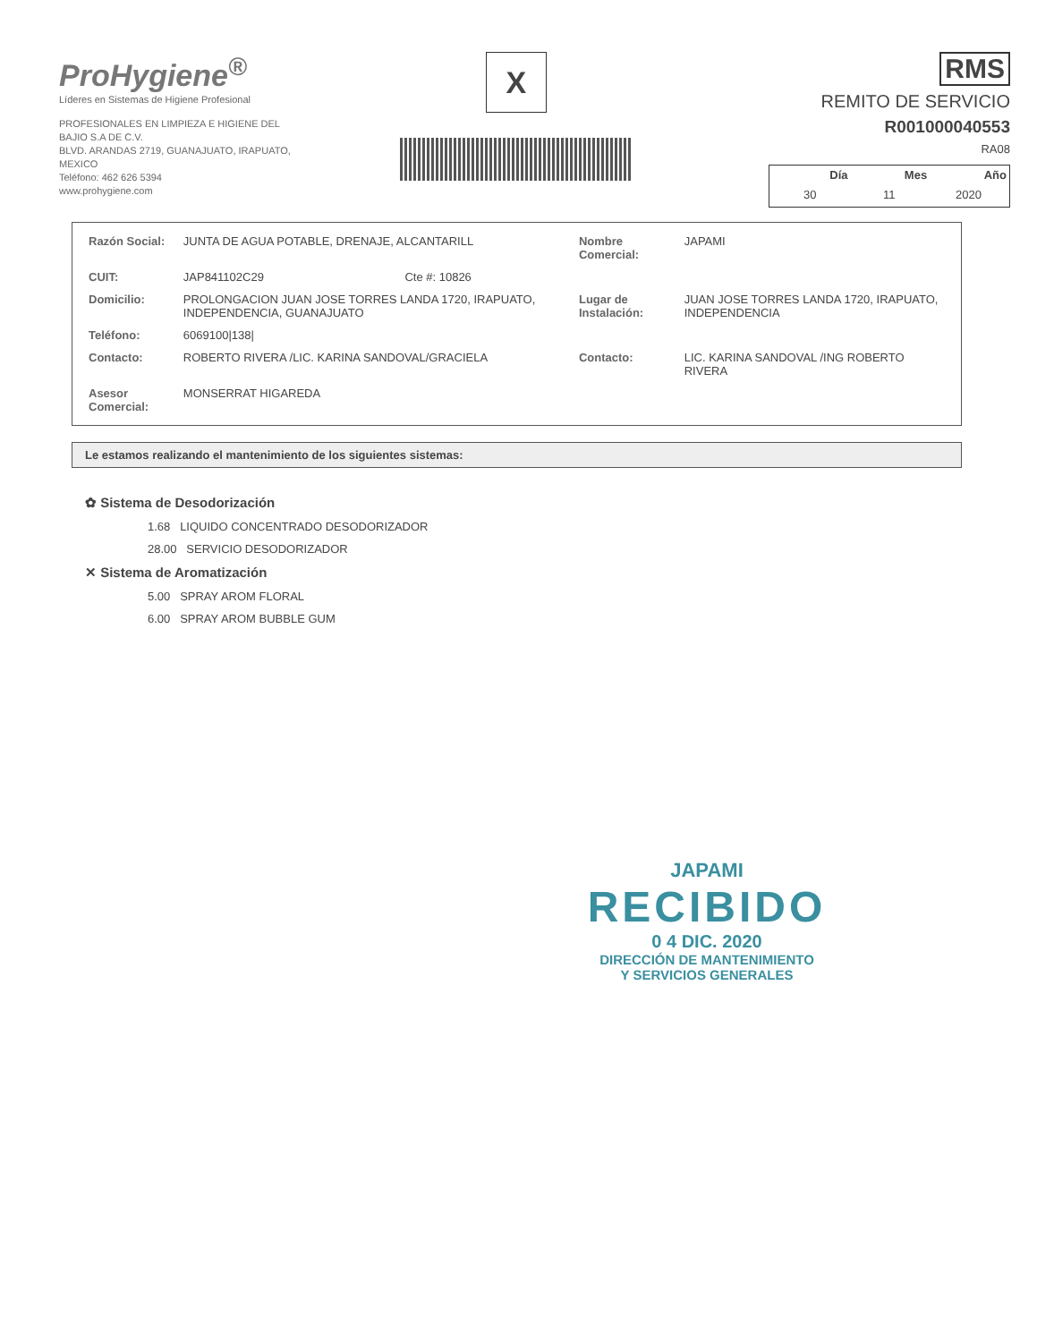ProHygiene<sup>®</sup>
Líderes en Sistemas de Higiene Profesional
PROFESIONALES EN LIMPIEZA E HIGIENE DEL
BAJIO S.A DE C.V.
BLVD. ARANDAS 2719, GUANAJUATO, IRAPUATO,
MEXICO
Teléfono: 462 626 5394
www.prohygiene.com
X
RMS
REMITO DE SERVICIO
R001000040553
RA08
| Día | Mes | Año |
| --- | --- | --- |
| 30 | 11 | 2020 |
| Razón Social: | JUNTA DE AGUA POTABLE, DRENAJE, ALCANTARILL | | Nombre Comercial: | JAPAMI |
| CUIT: | JAP841102C29 | Cte #: 10826 | | |
| Domicilio: | PROLONGACION JUAN JOSE TORRES LANDA 1720, IRAPUATO, INDEPENDENCIA, GUANAJUATO | | Lugar de Instalación: | JUAN JOSE TORRES LANDA 1720, IRAPUATO, INDEPENDENCIA |
| Teléfono: | 6069100/138/ | | | |
| Contacto: | ROBERTO RIVERA /LIC. KARINA SANDOVAL/GRACIELA | | Contacto: | LIC. KARINA SANDOVAL /ING ROBERTO RIVERA |
| Asesor Comercial: | MONSERRAT HIGAREDA | | | |
Le estamos realizando el mantenimiento de los siguientes sistemas:
✿ Sistema de Desodorización
1.68 LIQUIDO CONCENTRADO DESODORIZADOR
28.00 SERVICIO DESODORIZADOR
✕ Sistema de Aromatización
5.00 SPRAY AROM FLORAL
6.00 SPRAY AROM BUBBLE GUM
JAPAMI
RECIBIDO
0 4 DIC. 2020
DIRECCIÓN DE MANTENIMIENTO
Y SERVICIOS GENERALES